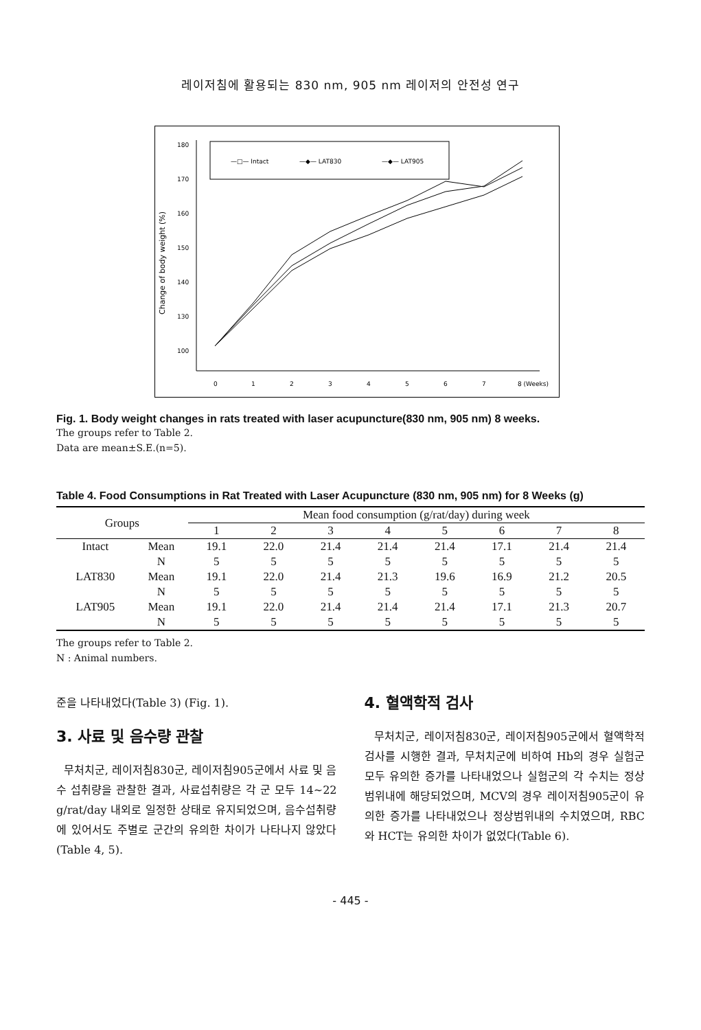레이저침에 활용되는 830 nm, 905 nm 레이저의 안전성 연구
—□— Intact
—◆— LAT830
—◆— LAT905
Change of body weight (%)
180
170
160
150
140
130
100
0
1
2
3
4
5
6
7
8 (Weeks)
Fig. 1. Body weight changes in rats treated with laser acupuncture(830 nm, 905 nm) 8 weeks.
The groups refer to Table 2.
Data are mean±S.E.(n=5).
Table 4. Food Consumptions in Rat Treated with Laser Acupuncture (830 nm, 905 nm) for 8 Weeks (g)
| Groups | | Mean food consumption (g/rat/day) during week | | | | | | | |
| --- | --- | --- | --- | --- | --- | --- | --- | --- | --- |
| | | 1 | 2 | 3 | 4 | 5 | 6 | 7 | 8 |
| Intact | Mean | 19.1 | 22.0 | 21.4 | 21.4 | 21.4 | 17.1 | 21.4 | 21.4 |
| | N | 5 | 5 | 5 | 5 | 5 | 5 | 5 | 5 |
| LAT830 | Mean | 19.1 | 22.0 | 21.4 | 21.3 | 19.6 | 16.9 | 21.2 | 20.5 |
| | N | 5 | 5 | 5 | 5 | 5 | 5 | 5 | 5 |
| LAT905 | Mean | 19.1 | 22.0 | 21.4 | 21.4 | 21.4 | 17.1 | 21.3 | 20.7 |
| | N | 5 | 5 | 5 | 5 | 5 | 5 | 5 | 5 |
The groups refer to Table 2.
N : Animal numbers.
준을 나타내었다(Table 3) (Fig. 1).
3. 사료 및 음수량 관찰
무처치군, 레이저침830군, 레이저침905군에서 사료 및 음수 섭취량을 관찰한 결과, 사료섭취량은 각 군 모두 14~22 g/rat/day 내외로 일정한 상태로 유지되었으며, 음수섭취량에 있어서도 주별로 군간의 유의한 차이가 나타나지 않았다(Table 4, 5).
4. 혈액학적 검사
무처치군, 레이저침830군, 레이저침905군에서 혈액학적 검사를 시행한 결과, 무처치군에 비하여 Hb의 경우 실험군 모두 유의한 증가를 나타내었으나 실험군의 각 수치는 정상범위내에 해당되었으며, MCV의 경우 레이저침905군이 유의한 증가를 나타내었으나 정상범위내의 수치였으며, RBC와 HCT는 유의한 차이가 없었다(Table 6).
- 445 -